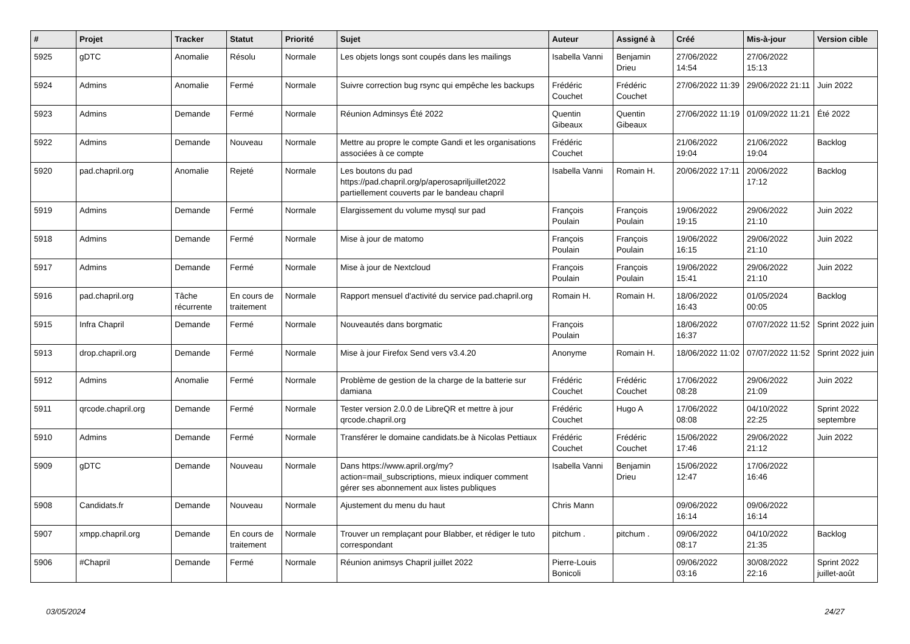| # | Projet | Tracker | Statut | Priorité | Sujet | Auteur | Assigné à | Créé | Mis-à-jour | Version cible |
| --- | --- | --- | --- | --- | --- | --- | --- | --- | --- | --- |
| 5925 | gDTC | Anomalie | Résolu | Normale | Les objets longs sont coupés dans les mailings | Isabella Vanni | Benjamin Drieu | 27/06/2022 14:54 | 27/06/2022 15:13 | |
| 5924 | Admins | Anomalie | Fermé | Normale | Suivre correction bug rsync qui empêche les backups | Frédéric Couchet | Frédéric Couchet | 27/06/2022 11:39 | 29/06/2022 21:11 | Juin 2022 |
| 5923 | Admins | Demande | Fermé | Normale | Réunion Adminsys Été 2022 | Quentin Gibeaux | Quentin Gibeaux | 27/06/2022 11:19 | 01/09/2022 11:21 | Été 2022 |
| 5922 | Admins | Demande | Nouveau | Normale | Mettre au propre le compte Gandi et les organisations associées à ce compte | Frédéric Couchet | | 21/06/2022 19:04 | 21/06/2022 19:04 | Backlog |
| 5920 | pad.chapril.org | Anomalie | Rejeté | Normale | Les boutons du pad https://pad.chapril.org/p/aperosapriljuillet2022 partiellement couverts par le bandeau chapril | Isabella Vanni | Romain H. | 20/06/2022 17:11 | 20/06/2022 17:12 | Backlog |
| 5919 | Admins | Demande | Fermé | Normale | Elargissement du volume mysql sur pad | François Poulain | François Poulain | 19/06/2022 19:15 | 29/06/2022 21:10 | Juin 2022 |
| 5918 | Admins | Demande | Fermé | Normale | Mise à jour de matomo | François Poulain | François Poulain | 19/06/2022 16:15 | 29/06/2022 21:10 | Juin 2022 |
| 5917 | Admins | Demande | Fermé | Normale | Mise à jour de Nextcloud | François Poulain | François Poulain | 19/06/2022 15:41 | 29/06/2022 21:10 | Juin 2022 |
| 5916 | pad.chapril.org | Tâche récurrente | En cours de traitement | Normale | Rapport mensuel d'activité du service pad.chapril.org | Romain H. | Romain H. | 18/06/2022 16:43 | 01/05/2024 00:05 | Backlog |
| 5915 | Infra Chapril | Demande | Fermé | Normale | Nouveautés dans borgmatic | François Poulain | | 18/06/2022 16:37 | 07/07/2022 11:52 | Sprint 2022 juin |
| 5913 | drop.chapril.org | Demande | Fermé | Normale | Mise à jour Firefox Send vers v3.4.20 | Anonyme | Romain H. | 18/06/2022 11:02 | 07/07/2022 11:52 | Sprint 2022 juin |
| 5912 | Admins | Anomalie | Fermé | Normale | Problème de gestion de la charge de la batterie sur damiana | Frédéric Couchet | Frédéric Couchet | 17/06/2022 08:28 | 29/06/2022 21:09 | Juin 2022 |
| 5911 | qrcode.chapril.org | Demande | Fermé | Normale | Tester version 2.0.0 de LibreQR et mettre à jour qrcode.chapril.org | Frédéric Couchet | Hugo A | 17/06/2022 08:08 | 04/10/2022 22:25 | Sprint 2022 septembre |
| 5910 | Admins | Demande | Fermé | Normale | Transférer le domaine candidats.be à Nicolas Pettiaux | Frédéric Couchet | Frédéric Couchet | 15/06/2022 17:46 | 29/06/2022 21:12 | Juin 2022 |
| 5909 | gDTC | Demande | Nouveau | Normale | Dans https://www.april.org/my?action=mail_subscriptions, mieux indiquer comment gérer ses abonnement aux listes publiques | Isabella Vanni | Benjamin Drieu | 15/06/2022 12:47 | 17/06/2022 16:46 | |
| 5908 | Candidats.fr | Demande | Nouveau | Normale | Ajustement du menu du haut | Chris Mann | | 09/06/2022 16:14 | 09/06/2022 16:14 | |
| 5907 | xmpp.chapril.org | Demande | En cours de traitement | Normale | Trouver un remplaçant pour Blabber, et rédiger le tuto correspondant | pitchum . | pitchum . | 09/06/2022 08:17 | 04/10/2022 21:35 | Backlog |
| 5906 | #Chapril | Demande | Fermé | Normale | Réunion animsys Chapril juillet 2022 | Pierre-Louis Bonicoli | | 09/06/2022 03:16 | 30/08/2022 22:16 | Sprint 2022 juillet-août |
03/05/2024 24/27